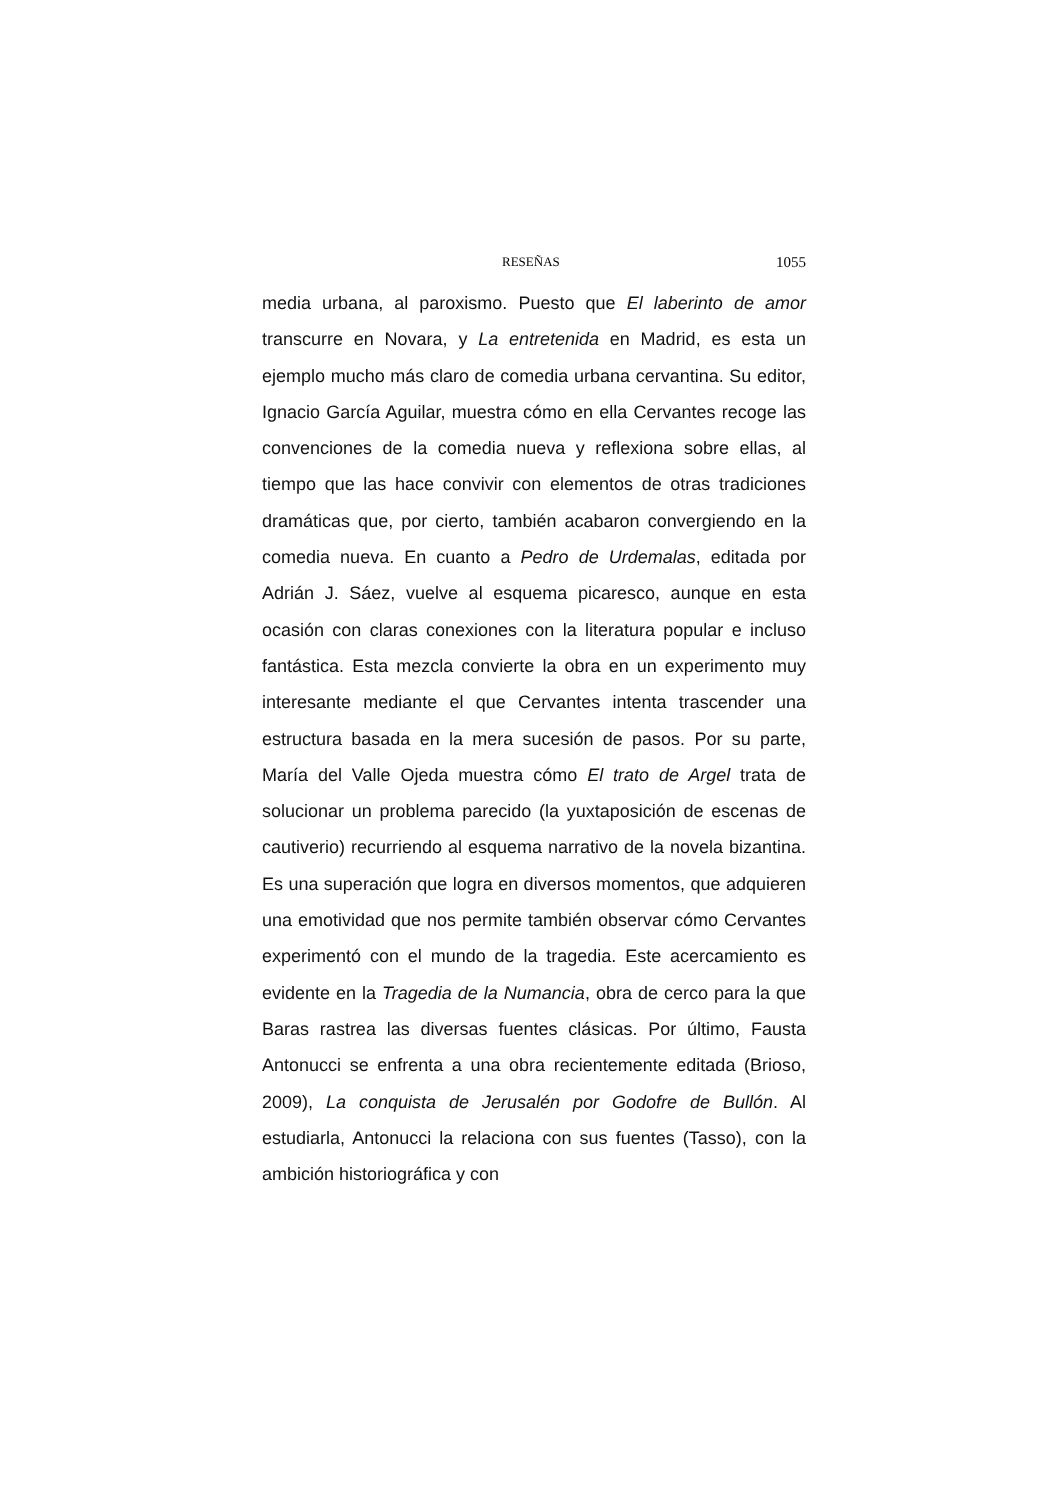RESEÑAS 1055
media urbana, al paroxismo. Puesto que El laberinto de amor transcurre en Novara, y La entretenida en Madrid, es esta un ejemplo mucho más claro de comedia urbana cervantina. Su editor, Ignacio García Aguilar, muestra cómo en ella Cervan­tes recoge las convenciones de la comedia nueva y reflexiona sobre ellas, al tiempo que las hace convivir con elementos de otras tradiciones dramáticas que, por cierto, también acaba­ron convergiendo en la comedia nueva. En cuanto a Pedro de Urdemalas, editada por Adrián J. Sáez, vuelve al esquema picaresco, aunque en esta ocasión con claras conexiones con la literatura popular e incluso fantástica. Esta mezcla convier­te la obra en un experimento muy interesante mediante el que Cervantes intenta trascender una estructura basada en la mera sucesión de pasos. Por su parte, María del Valle Ojeda muestra cómo El trato de Argel trata de solucionar un proble­ma parecido (la yuxtaposición de escenas de cautiverio) recu­rriendo al esquema narrativo de la novela bizantina. Es una superación que logra en diversos momentos, que adquieren una emotividad que nos permite también observar cómo Cer­vantes experimentó con el mundo de la tragedia. Este acer­camiento es evidente en la Tragedia de la Numancia, obra de cerco para la que Baras rastrea las diversas fuentes clásicas. Por último, Fausta Antonucci se enfrenta a una obra recien­temente editada (Brioso, 2009), La conquista de Jerusalén por Godofre de Bullón. Al estudiarla, Antonucci la relaciona con sus fuentes (Tasso), con la ambición historiográfica y con